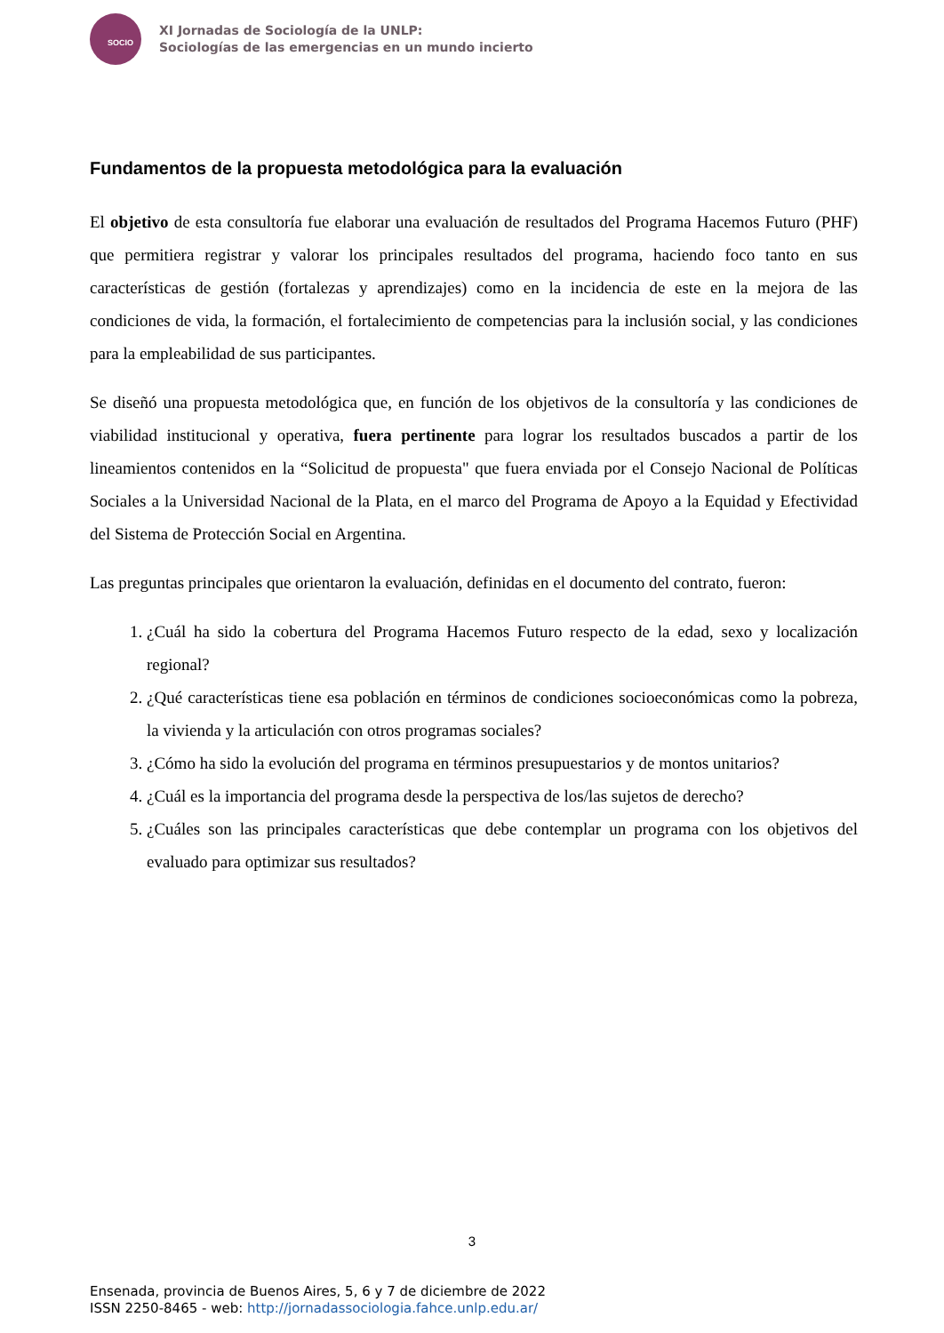SOCIO
XI Jornadas de Sociología de la UNLP:
Sociologías de las emergencias en un mundo incierto
Fundamentos de la propuesta metodológica para la evaluación
El objetivo de esta consultoría fue elaborar una evaluación de resultados del Programa Hacemos Futuro (PHF) que permitiera registrar y valorar los principales resultados del programa, haciendo foco tanto en sus características de gestión (fortalezas y aprendizajes) como en la incidencia de este en la mejora de las condiciones de vida, la formación, el fortalecimiento de competencias para la inclusión social, y las condiciones para la empleabilidad de sus participantes.
Se diseñó una propuesta metodológica que, en función de los objetivos de la consultoría y las condiciones de viabilidad institucional y operativa, fuera pertinente para lograr los resultados buscados a partir de los lineamientos contenidos en la “Solicitud de propuesta" que fuera enviada por el Consejo Nacional de Políticas Sociales a la Universidad Nacional de la Plata, en el marco del Programa de Apoyo a la Equidad y Efectividad del Sistema de Protección Social en Argentina.
Las preguntas principales que orientaron la evaluación, definidas en el documento del contrato, fueron:
1. ¿Cuál ha sido la cobertura del Programa Hacemos Futuro respecto de la edad, sexo y localización regional?
2. ¿Qué características tiene esa población en términos de condiciones socioeconómicas como la pobreza, la vivienda y la articulación con otros programas sociales?
3. ¿Cómo ha sido la evolución del programa en términos presupuestarios y de montos unitarios?
4. ¿Cuál es la importancia del programa desde la perspectiva de los/las sujetos de derecho?
5. ¿Cuáles son las principales características que debe contemplar un programa con los objetivos del evaluado para optimizar sus resultados?
3
Ensenada, provincia de Buenos Aires, 5, 6 y 7 de diciembre de 2022
ISSN 2250-8465 - web: http://jornadassociologia.fahce.unlp.edu.ar/